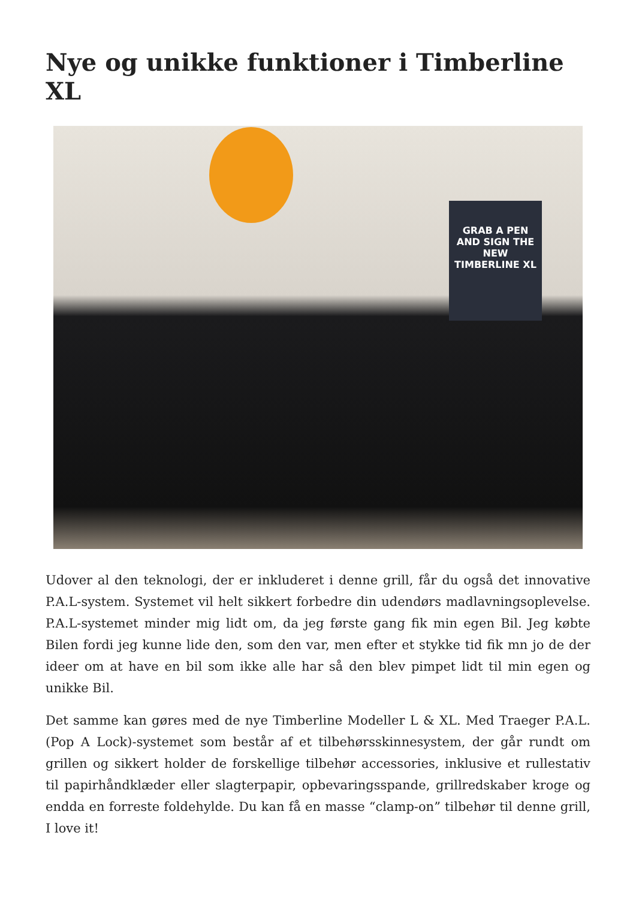Nye og unikke funktioner i Timberline XL
GRAB A PEN
AND SIGN THE NEW TIMBERLINE XL
Udover al den teknologi, der er inkluderet i denne grill, får du også det innovative P.A.L-system. Systemet vil helt sikkert forbedre din udendørs madlavningsoplevelse. P.A.L-systemet minder mig lidt om, da jeg første gang fik min egen Bil. Jeg købte Bilen fordi jeg kunne lide den, som den var, men efter et stykke tid fik mn jo de der ideer om at have en bil som ikke alle har så den blev pimpet lidt til min egen og unikke Bil.
Det samme kan gøres med de nye Timberline Modeller L & XL. Med Traeger P.A.L. (Pop A Lock)-systemet som består af et tilbehørsskinnesystem, der går rundt om grillen og sikkert holder de forskellige tilbehør accessories, inklusive et rullestativ til papirhåndklæder eller slagterpapir, opbevaringsspande, grillredskaber kroge og endda en forreste foldehylde. Du kan få en masse “clamp-on” tilbehør til denne grill, I love it!